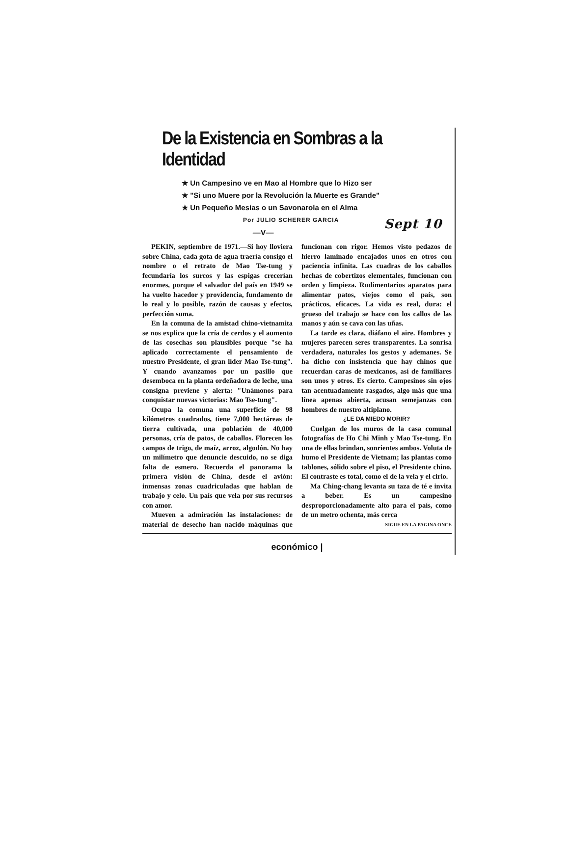De la Existencia en Sombras a la Identidad
★ Un Campesino ve en Mao al Hombre que lo Hizo ser
★ "Si uno Muere por la Revolución la Muerte es Grande"
★ Un Pequeño Mesías o un Savonarola en el Alma
Por JULIO SCHERER GARCIA Sept 10
—V—
PEKIN, septiembre de 1971.—Si hoy lloviera sobre China, cada gota de agua traería consigo el nombre o el retrato de Mao Tse-tung y fecundaría los surcos y las espigas crecerían enormes, porque el salvador del país en 1949 se ha vuelto hacedor y providencia, fundamento de lo real y lo posible, razón de causas y efectos, perfección suma.
En la comuna de la amistad chino-vietnamita se nos explica que la cría de cerdos y el aumento de las cosechas son plausibles porque "se ha aplicado correctamente el pensamiento de nuestro Presidente, el gran líder Mao Tse-tung". Y cuando avanzamos por un pasillo que desemboca en la planta ordeñadora de leche, una consigna previene y alerta: "Unámonos para conquistar nuevas victorias: Mao Tse-tung".
Ocupa la comuna una superficie de 98 kilómetros cuadrados, tiene 7,000 hectáreas de tierra cultivada, una población de 40,000 personas, cría de patos, de caballos. Florecen los campos de trigo, de maíz, arroz, algodón. No hay un milímetro que denuncie descuido, no se diga falta de esmero. Recuerda el panorama la primera visión de China, desde el avión: inmensas zonas cuadriculadas que hablan de trabajo y celo. Un país que vela por sus recursos con amor.
Mueven a admiración las instalaciones: de material de desecho han nacido máquinas que funcionan con rigor. Hemos visto pedazos de hierro laminado encajados unos en otros con paciencia infinita. Las cuadras de los caballos hechas de cobertizos elementales, funcionan con orden y limpieza. Rudimentarios aparatos para alimentar patos, viejos como el país, son prácticos, eficaces. La vida es real, dura: el grueso del trabajo se hace con los callos de las manos y aún se cava con las uñas.
La tarde es clara, diáfano el aire. Hombres y mujeres parecen seres transparentes. La sonrisa verdadera, naturales los gestos y ademanes. Se ha dicho con insistencia que hay chinos que recuerdan caras de mexicanos, así de familiares son unos y otros. Es cierto. Campesinos sin ojos tan acentuadamente rasgados, algo más que una línea apenas abierta, acusan semejanzas con hombres de nuestro altiplano.
¿LE DA MIEDO MORIR?
Cuelgan de los muros de la casa comunal fotografías de Ho Chi Minh y Mao Tse-tung. En una de ellas brindan, sonrientes ambos. Voluta de humo el Presidente de Vietnam; las plantas como tablones, sólido sobre el piso, el Presidente chino. El contraste es total, como el de la vela y el cirio.
Ma Ching-chang levanta su taza de té e invita a beber. Es un campesino desproporcionadamente alto para el país, como de un metro ochenta, más cerca
SIGUE EN LA PAGINA ONCE
económico |